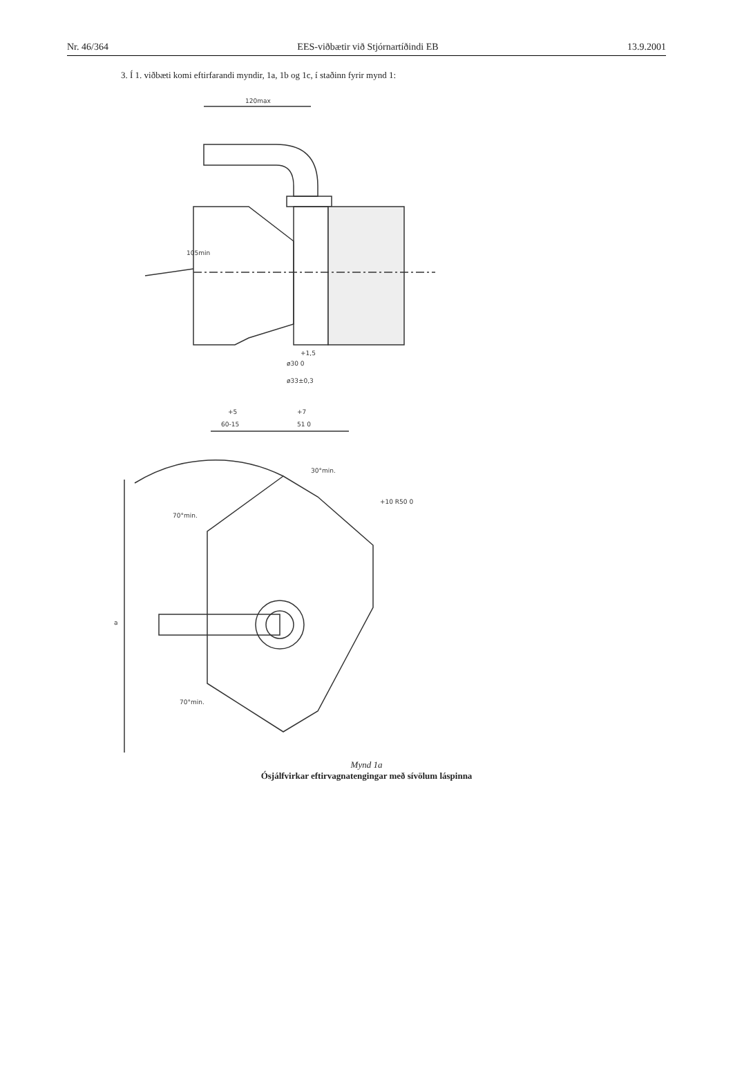Nr. 46/364 EES-viðbætir við Stjórnartíðindi EB 13.9.2001
3. Í 1. viðbæti komi eftirfarandi myndir, 1a, 1b og 1c, í staðinn fyrir mynd 1:
120max
105min
+1,5
ø30 0
ø33±0,3
+5
+7
60-15
51 0
a
70°min.
70°min.
30°min.
+10 R50 0
Mynd 1a
Ósjálfvirkar eftirvagnatengingar með sívölum láspinna